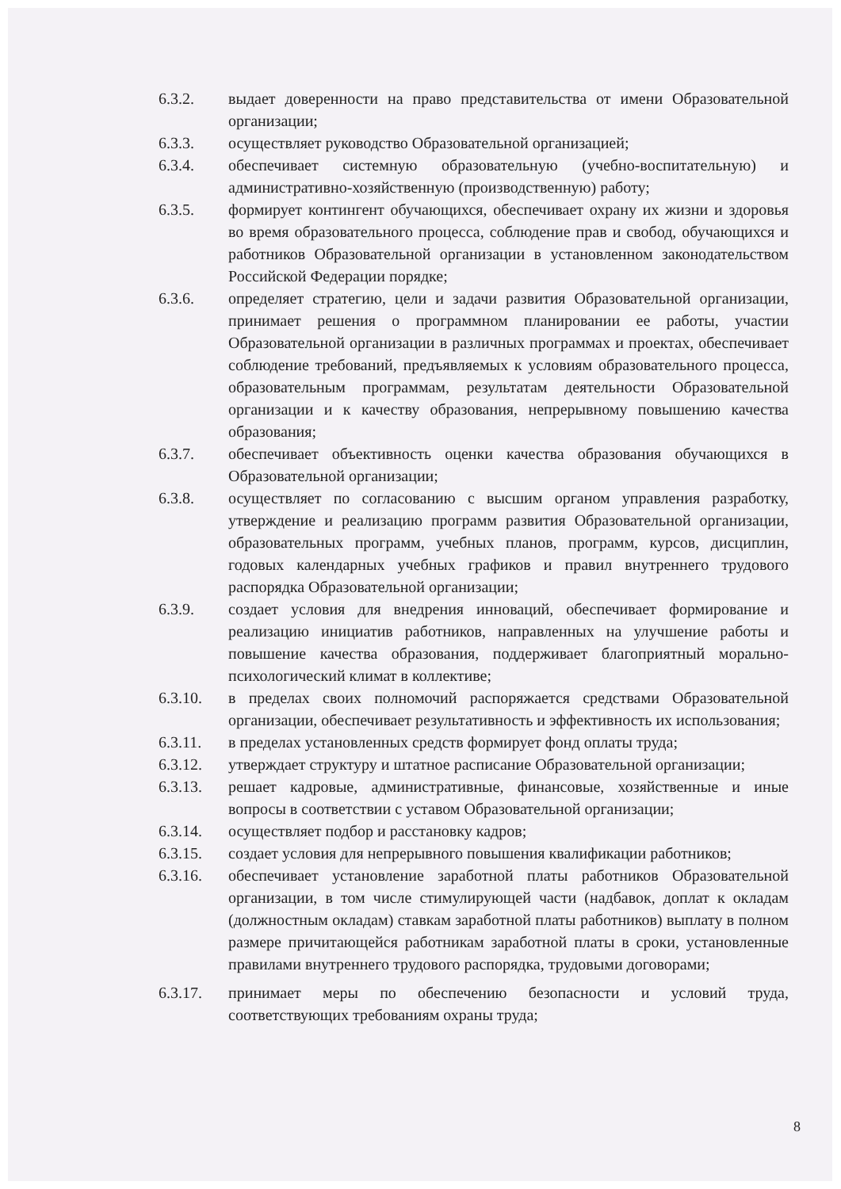6.3.2. выдает доверенности на право представительства от имени Образовательной организации;
6.3.3. осуществляет руководство Образовательной организацией;
6.3.4. обеспечивает системную образовательную (учебно-воспитательную) и административно-хозяйственную (производственную) работу;
6.3.5. формирует контингент обучающихся, обеспечивает охрану их жизни и здоровья во время образовательного процесса, соблюдение прав и свобод, обучающихся и работников Образовательной организации в установленном законодательством Российской Федерации порядке;
6.3.6. определяет стратегию, цели и задачи развития Образовательной организации, принимает решения о программном планировании ее работы, участии Образовательной организации в различных программах и проектах, обеспечивает соблюдение требований, предъявляемых к условиям образовательного процесса, образовательным программам, результатам деятельности Образовательной организации и к качеству образования, непрерывному повышению качества образования;
6.3.7. обеспечивает объективность оценки качества образования обучающихся в Образовательной организации;
6.3.8. осуществляет по согласованию с высшим органом управления разработку, утверждение и реализацию программ развития Образовательной организации, образовательных программ, учебных планов, программ, курсов, дисциплин, годовых календарных учебных графиков и правил внутреннего трудового распорядка Образовательной организации;
6.3.9. создает условия для внедрения инноваций, обеспечивает формирование и реализацию инициатив работников, направленных на улучшение работы и повышение качества образования, поддерживает благоприятный морально-психологический климат в коллективе;
6.3.10. в пределах своих полномочий распоряжается средствами Образовательной организации, обеспечивает результативность и эффективность их использования;
6.3.11. в пределах установленных средств формирует фонд оплаты труда;
6.3.12. утверждает структуру и штатное расписание Образовательной организации;
6.3.13. решает кадровые, административные, финансовые, хозяйственные и иные вопросы в соответствии с уставом Образовательной организации;
6.3.14. осуществляет подбор и расстановку кадров;
6.3.15. создает условия для непрерывного повышения квалификации работников;
6.3.16. обеспечивает установление заработной платы работников Образовательной организации, в том числе стимулирующей части (надбавок, доплат к окладам (должностным окладам) ставкам заработной платы работников) выплату в полном размере причитающейся работникам заработной платы в сроки, установленные правилами внутреннего трудового распорядка, трудовыми договорами;
6.3.17. принимает меры по обеспечению безопасности и условий труда, соответствующих требованиям охраны труда;
8